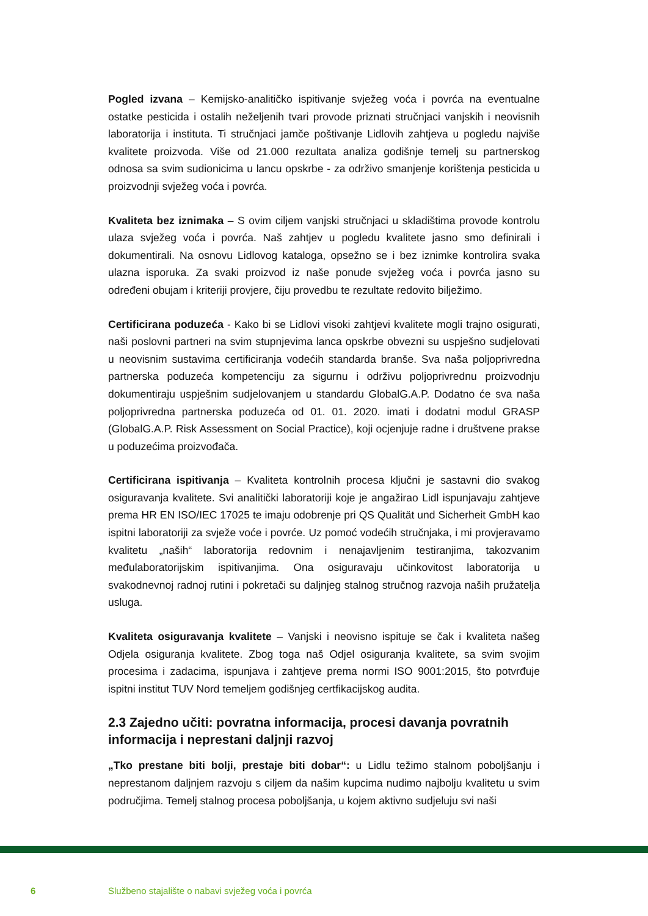Pogled izvana – Kemijsko-analitičko ispitivanje svježeg voća i povrća na eventualne ostatke pesticida i ostalih neželjenih tvari provode priznati stručnjaci vanjskih i neovisnih laboratorija i instituta. Ti stručnjaci jamče poštivanje Lidlovih zahtjeva u pogledu najviše kvalitete proizvoda. Više od 21.000 rezultata analiza godišnje temelj su partnerskog odnosa sa svim sudionicima u lancu opskrbe - za održivo smanjenje korištenja pesticida u proizvodnji svježeg voća i povrća.
Kvaliteta bez iznimaka – S ovim ciljem vanjski stručnjaci u skladištima provode kontrolu ulaza svježeg voća i povrća. Naš zahtjev u pogledu kvalitete jasno smo definirali i dokumentirali. Na osnovu Lidlovog kataloga, opsežno se i bez iznimke kontrolira svaka ulazna isporuka. Za svaki proizvod iz naše ponude svježeg voća i povrća jasno su određeni obujam i kriteriji provjere, čiju provedbu te rezultate redovito bilježimo.
Certificirana poduzeća - Kako bi se Lidlovi visoki zahtjevi kvalitete mogli trajno osigurati, naši poslovni partneri na svim stupnjevima lanca opskrbe obvezni su uspješno sudjelovati u neovisnim sustavima certificiranja vodećih standarda branše. Sva naša poljoprivredna partnerska poduzeća kompetenciju za sigurnu i održivu poljoprivrednu proizvodnju dokumentiraju uspješnim sudjelovanjem u standardu GlobalG.A.P. Dodatno će sva naša poljoprivredna partnerska poduzeća od 01. 01. 2020. imati i dodatni modul GRASP (GlobalG.A.P. Risk Assessment on Social Practice), koji ocjenjuje radne i društvene prakse u poduzećima proizvođača.
Certificirana ispitivanja – Kvaliteta kontrolnih procesa ključni je sastavni dio svakog osiguravanja kvalitete. Svi analitički laboratoriji koje je angažirao Lidl ispunjavaju zahtjeve prema HR EN ISO/IEC 17025 te imaju odobrenje pri QS Qualität und Sicherheit GmbH kao ispitni laboratoriji za svježe voće i povrće. Uz pomoć vodećih stručnjaka, i mi provjeravamo kvalitetu „naših“ laboratorija redovnim i nenajavljenim testiranjima, takozvanim međulaboratorijskim ispitivanjima. Ona osiguravaju učinkovitost laboratorija u svakodnevnoj radnoj rutini i pokretači su daljnjeg stalnog stručnog razvoja naših pružatelja usluga.
Kvaliteta osiguravanja kvalitete – Vanjski i neovisno ispituje se čak i kvaliteta našeg Odjela osiguranja kvalitete. Zbog toga naš Odjel osiguranja kvalitete, sa svim svojim procesima i zadacima, ispunjava i zahtjeve prema normi ISO 9001:2015, što potvrđuje ispitni institut TUV Nord temeljem godišnjeg certfikacijskog audita.
2.3 Zajedno učiti: povratna informacija, procesi davanja povratnih informacija i neprestani daljnji razvoj
„Tko prestane biti bolji, prestaje biti dobar“: u Lidlu težimo stalnom poboljšanju i neprestanom daljnjem razvoju s ciljem da našim kupcima nudimo najbolju kvalitetu u svim područjima. Temelj stalnog procesa poboljšanja, u kojem aktivno sudjeluju svi naši
6 Službeno stajalište o nabavi svježeg voća i povrća